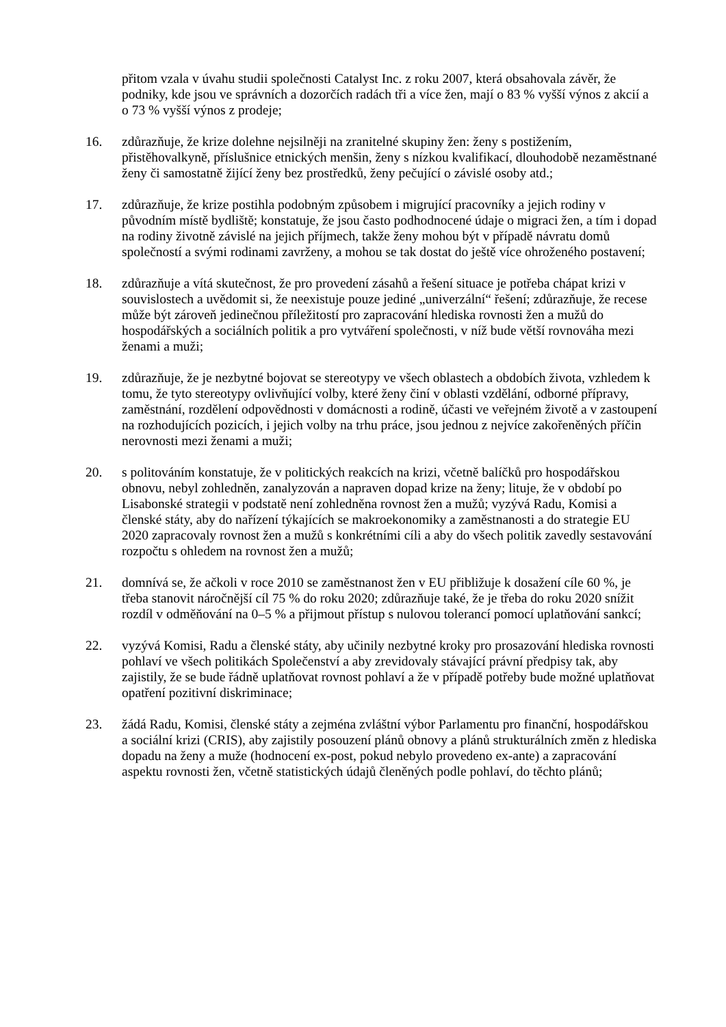přitom vzala v úvahu studii společnosti Catalyst Inc. z roku 2007, která obsahovala závěr, že podniky, kde jsou ve správních a dozorčích radách tři a více žen, mají o 83 % vyšší výnos z akcií a o 73 % vyšší výnos z prodeje;
16. zdůrazňuje, že krize dolehne nejsilněji na zranitelné skupiny žen: ženy s postižením, přistěhovalkyně, příslušnice etnických menšin, ženy s nízkou kvalifikací, dlouhodobě nezaměstnané ženy či samostatně žijící ženy bez prostředků, ženy pečující o závislé osoby atd.;
17. zdůrazňuje, že krize postihla podobným způsobem i migrující pracovníky a jejich rodiny v původním místě bydliště; konstatuje, že jsou často podhodnocené údaje o migraci žen, a tím i dopad na rodiny životně závislé na jejich příjmech, takže ženy mohou být v případě návratu domů společností a svými rodinami zavrženy, a mohou se tak dostat do ještě více ohroženého postavení;
18. zdůrazňuje a vítá skutečnost, že pro provedení zásahů a řešení situace je potřeba chápat krizi v souvislostech a uvědomit si, že neexistuje pouze jediné „univerzální“ řešení; zdůrazňuje, že recese může být zároveň jedinečnou příležitostí pro zapracování hlediska rovnosti žen a mužů do hospodářských a sociálních politik a pro vytváření společnosti, v níž bude větší rovnováha mezi ženami a muži;
19. zdůrazňuje, že je nezbytné bojovat se stereotypy ve všech oblastech a obdobích života, vzhledem k tomu, že tyto stereotypy ovlivňující volby, které ženy činí v oblasti vzdělání, odborné přípravy, zaměstnání, rozdělení odpovědnosti v domácnosti a rodině, účasti ve veřejném životě a v zastoupení na rozhodujících pozicích, i jejich volby na trhu práce, jsou jednou z nejvíce zakořeněných příčin nerovnosti mezi ženami a muži;
20. s politováním konstatuje, že v politických reakcích na krizi, včetně balíčků pro hospodářskou obnovu, nebyl zohledněn, zanalyzován a napraven dopad krize na ženy; lituje, že v období po Lisabonské strategii v podstatě není zohledněna rovnost žen a mužů; vyzývá Radu, Komisi a členské státy, aby do nařízení týkajících se makroekonomiky a zaměstnanosti a do strategie EU 2020 zapracovaly rovnost žen a mužů s konkrétními cíli a aby do všech politik zavedly sestavování rozpočtu s ohledem na rovnost žen a mužů;
21. domnívá se, že ačkoli v roce 2010 se zaměstnanost žen v EU přibližuje k dosažení cíle 60 %, je třeba stanovit náročnější cíl 75 % do roku 2020; zdůrazňuje také, že je třeba do roku 2020 snížit rozdíl v odměňování na 0–5 % a přijmout přístup s nulovou tolerancí pomocí uplatňování sankcí;
22. vyzývá Komisi, Radu a členské státy, aby učinily nezbytné kroky pro prosazování hlediska rovnosti pohlaví ve všech politikách Společenství a aby zrevidovaly stávající právní předpisy tak, aby zajistily, že se bude řádně uplatňovat rovnost pohlaví a že v případě potřeby bude možné uplatňovat opatření pozitivní diskriminace;
23. žádá Radu, Komisi, členské státy a zejména zvláštní výbor Parlamentu pro finanční, hospodářskou a sociální krizi (CRIS), aby zajistily posouzení plánů obnovy a plánů strukturálních změn z hlediska dopadu na ženy a muže (hodnocení ex-post, pokud nebylo provedeno ex-ante) a zapracování aspektu rovnosti žen, včetně statistických údajů členěných podle pohlaví, do těchto plánů;